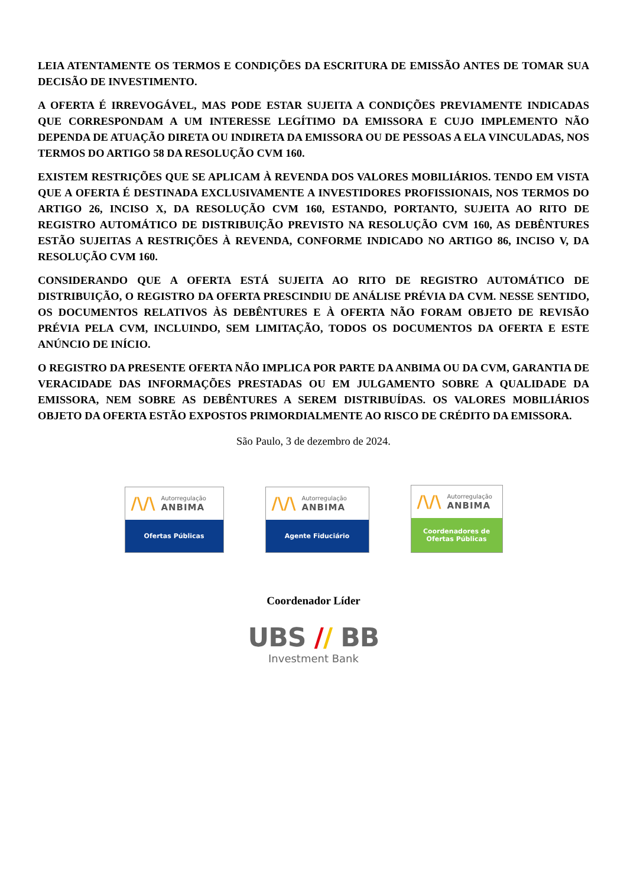LEIA ATENTAMENTE OS TERMOS E CONDIÇÕES DA ESCRITURA DE EMISSÃO ANTES DE TOMAR SUA DECISÃO DE INVESTIMENTO.
A OFERTA É IRREVOGÁVEL, MAS PODE ESTAR SUJEITA A CONDIÇÕES PREVIAMENTE INDICADAS QUE CORRESPONDAM A UM INTERESSE LEGÍTIMO DA EMISSORA E CUJO IMPLEMENTO NÃO DEPENDA DE ATUAÇÃO DIRETA OU INDIRETA DA EMISSORA OU DE PESSOAS A ELA VINCULADAS, NOS TERMOS DO ARTIGO 58 DA RESOLUÇÃO CVM 160.
EXISTEM RESTRIÇÕES QUE SE APLICAM À REVENDA DOS VALORES MOBILIÁRIOS. TENDO EM VISTA QUE A OFERTA É DESTINADA EXCLUSIVAMENTE A INVESTIDORES PROFISSIONAIS, NOS TERMOS DO ARTIGO 26, INCISO X, DA RESOLUÇÃO CVM 160, ESTANDO, PORTANTO, SUJEITA AO RITO DE REGISTRO AUTOMÁTICO DE DISTRIBUIÇÃO PREVISTO NA RESOLUÇÃO CVM 160, AS DEBÊNTURES ESTÃO SUJEITAS A RESTRIÇÕES À REVENDA, CONFORME INDICADO NO ARTIGO 86, INCISO V, DA RESOLUÇÃO CVM 160.
CONSIDERANDO QUE A OFERTA ESTÁ SUJEITA AO RITO DE REGISTRO AUTOMÁTICO DE DISTRIBUIÇÃO, O REGISTRO DA OFERTA PRESCINDIU DE ANÁLISE PRÉVIA DA CVM. NESSE SENTIDO, OS DOCUMENTOS RELATIVOS ÀS DEBÊNTURES E À OFERTA NÃO FORAM OBJETO DE REVISÃO PRÉVIA PELA CVM, INCLUINDO, SEM LIMITAÇÃO, TODOS OS DOCUMENTOS DA OFERTA E ESTE ANÚNCIO DE INÍCIO.
O REGISTRO DA PRESENTE OFERTA NÃO IMPLICA POR PARTE DA ANBIMA OU DA CVM, GARANTIA DE VERACIDADE DAS INFORMAÇÕES PRESTADAS OU EM JULGAMENTO SOBRE A QUALIDADE DA EMISSORA, NEM SOBRE AS DEBÊNTURES A SEREM DISTRIBUÍDAS. OS VALORES MOBILIÁRIOS OBJETO DA OFERTA ESTÃO EXPOSTOS PRIMORDIALMENTE AO RISCO DE CRÉDITO DA EMISSORA.
São Paulo, 3 de dezembro de 2024.
/\/\ Autorregulação
ANBIMA
Ofertas Públicas
/\/\ Autorregulação
ANBIMA
Agente Fiduciário
/\/\ Autorregulação
ANBIMA
Coordenadores de
Ofertas Públicas
Coordenador Líder
UBS // BB
Investment Bank